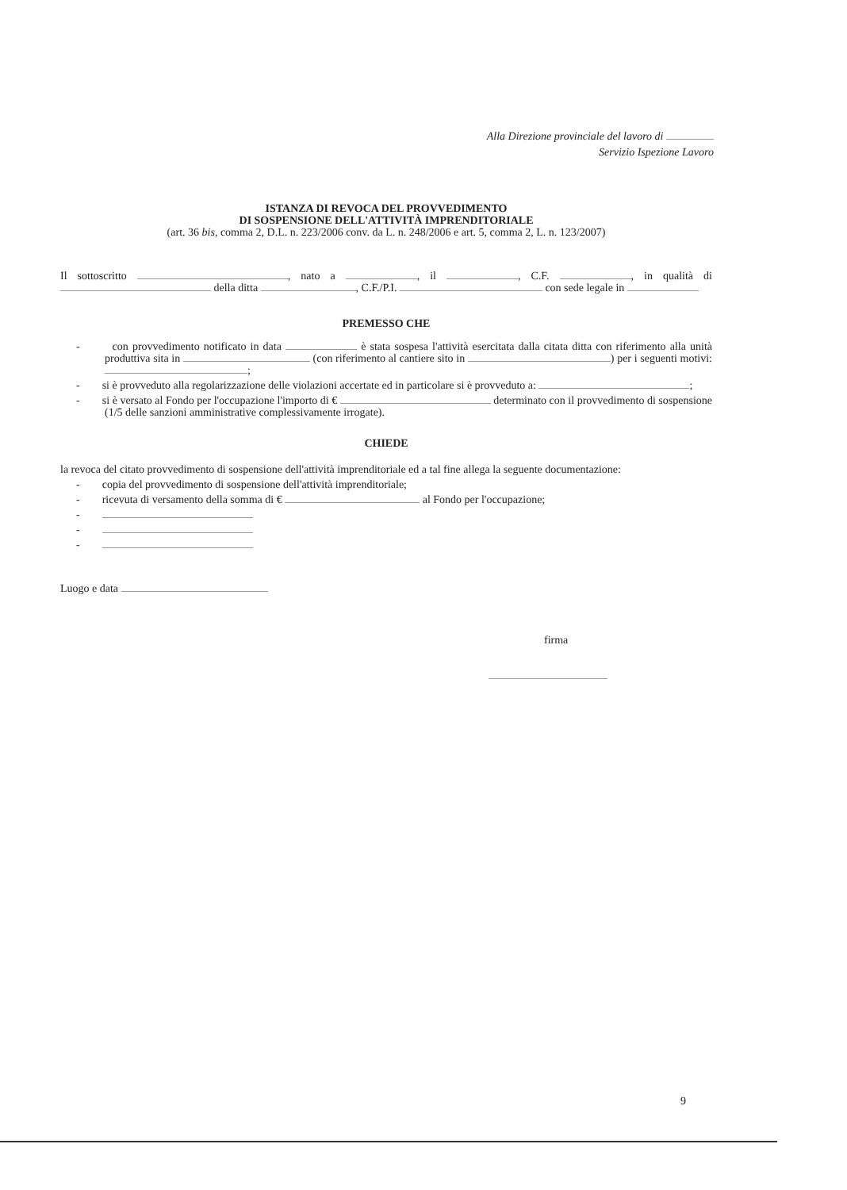Alla Direzione provinciale del lavoro di
Servizio Ispezione Lavoro
ISTANZA DI REVOCA DEL PROVVEDIMENTO
DI SOSPENSIONE DELL'ATTIVITÀ IMPRENDITORIALE
(art. 36 bis, comma 2, D.L. n. 223/2006 conv. da L. n. 248/2006 e art. 5, comma 2, L. n. 123/2007)
Il sottoscritto , nato a , il , C.F. , in qualità di della ditta , C.F./P.I. con sede legale in
PREMESSO CHE
- con provvedimento notificato in data è stata sospesa l'attività esercitata dalla citata ditta con riferimento alla unità produttiva sita in (con riferimento al cantiere sito in ) per i seguenti motivi: ;
- si è provveduto alla regolarizzazione delle violazioni accertate ed in particolare si è provveduto a: ;
- si è versato al Fondo per l'occupazione l'importo di € determinato con il provvedimento di sospensione (1/5 delle sanzioni amministrative complessivamente irrogate).
CHIEDE
la revoca del citato provvedimento di sospensione dell'attività imprenditoriale ed a tal fine allega la seguente documentazione:
- copia del provvedimento di sospensione dell'attività imprenditoriale;
- ricevuta di versamento della somma di € al Fondo per l'occupazione;
-
-
-
Luogo e data
firma
9